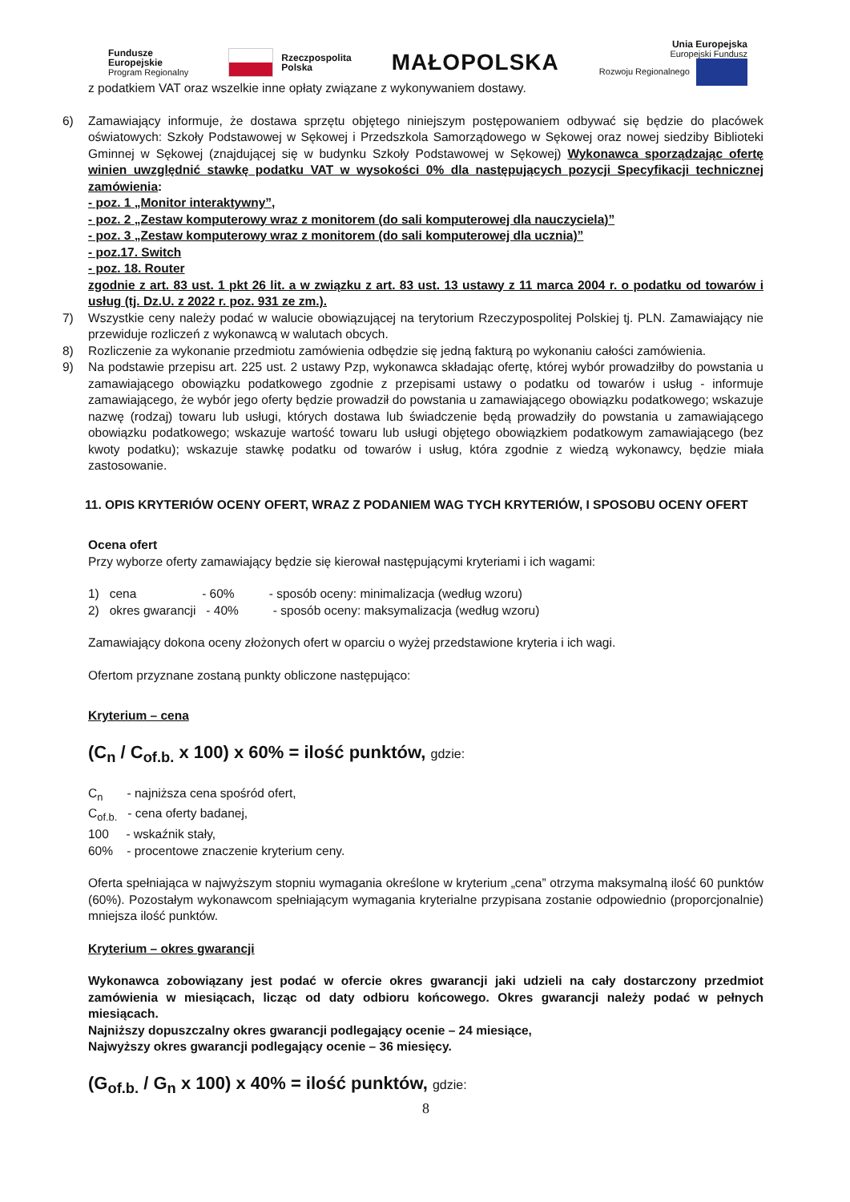Fundusze
Europejskie
Program Regionalny
Rzeczpospolita
Polska
MAŁOPOLSKA
Unia Europejska
Europejski Fundusz
Rozwoju Regionalnego
z podatkiem VAT oraz wszelkie inne opłaty związane z wykonywaniem dostawy.
6) Zamawiający informuje, że dostawa sprzętu objętego niniejszym postępowaniem odbywać się będzie do placówek oświatowych: Szkoły Podstawowej w Sękowej i Przedszkola Samorządowego w Sękowej oraz nowej siedziby Biblioteki Gminnej w Sękowej (znajdującej się w budynku Szkoły Podstawowej w Sękowej) Wykonawca sporządzając ofertę winien uwzględnić stawkę podatku VAT w wysokości 0% dla następujących pozycji Specyfikacji technicznej zamówienia:
- poz. 1 „Monitor interaktywny”,
- poz. 2 „Zestaw komputerowy wraz z monitorem (do sali komputerowej dla nauczyciela)”
- poz. 3 „Zestaw komputerowy wraz z monitorem (do sali komputerowej dla ucznia)”
- poz.17. Switch
- poz. 18. Router
zgodnie z art. 83 ust. 1 pkt 26 lit. a w związku z art. 83 ust. 13 ustawy z 11 marca 2004 r. o podatku od towarów i usług (tj. Dz.U. z 2022 r. poz. 931 ze zm.).
7) Wszystkie ceny należy podać w walucie obowiązującej na terytorium Rzeczypospolitej Polskiej tj. PLN. Zamawiający nie przewiduje rozliczeń z wykonawcą w walutach obcych.
8) Rozliczenie za wykonanie przedmiotu zamówienia odbędzie się jedną fakturą po wykonaniu całości zamówienia.
9) Na podstawie przepisu art. 225 ust. 2 ustawy Pzp, wykonawca składając ofertę, której wybór prowadziłby do powstania u zamawiającego obowiązku podatkowego zgodnie z przepisami ustawy o podatku od towarów i usług - informuje zamawiającego, że wybór jego oferty będzie prowadził do powstania u zamawiającego obowiązku podatkowego; wskazuje nazwę (rodzaj) towaru lub usługi, których dostawa lub świadczenie będą prowadziły do powstania u zamawiającego obowiązku podatkowego; wskazuje wartość towaru lub usługi objętego obowiązkiem podatkowym zamawiającego (bez kwoty podatku); wskazuje stawkę podatku od towarów i usług, która zgodnie z wiedzą wykonawcy, będzie miała zastosowanie.
11. OPIS KRYTERIÓW OCENY OFERT, WRAZ Z PODANIEM WAG TYCH KRYTERIÓW, I SPOSOBU OCENY OFERT
Ocena ofert
Przy wyborze oferty zamawiający będzie się kierował następującymi kryteriami i ich wagami:
1) cena - 60% - sposób oceny: minimalizacja (według wzoru)
2) okres gwarancji - 40% - sposób oceny: maksymalizacja (według wzoru)
Zamawiający dokona oceny złożonych ofert w oparciu o wyżej przedstawione kryteria i ich wagi.
Ofertom przyznane zostaną punkty obliczone następująco:
Kryterium – cena
(C<sub>n</sub> / C<sub>of.b.</sub> x 100) x 60% = ilość punktów, gdzie:
C<sub>n</sub> - najniższa cena spośród ofert,
C<sub>of.b.</sub> - cena oferty badanej,
100 - wskaźnik stały,
60% - procentowe znaczenie kryterium ceny.
Oferta spełniająca w najwyższym stopniu wymagania określone w kryterium „cena” otrzyma maksymalną ilość 60 punktów (60%). Pozostałym wykonawcom spełniającym wymagania kryterialne przypisana zostanie odpowiednio (proporcjonalnie) mniejsza ilość punktów.
Kryterium – okres gwarancji
Wykonawca zobowiązany jest podać w ofercie okres gwarancji jaki udzieli na cały dostarczony przedmiot zamówienia w miesiącach, licząc od daty odbioru końcowego. Okres gwarancji należy podać w pełnych miesiącach.
Najniższy dopuszczalny okres gwarancji podlegający ocenie – 24 miesiące,
Najwyższy okres gwarancji podlegający ocenie – 36 miesięcy.
(G<sub>of.b.</sub> / G<sub>n</sub> x 100) x 40% = ilość punktów, gdzie:
8